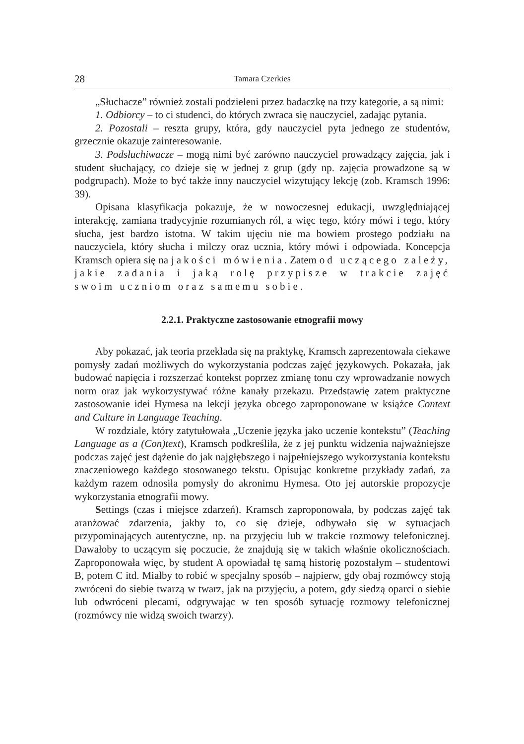28 Tamara Czerkies
„Słuchacze” również zostali podzieleni przez badaczkę na trzy kategorie, a są nimi:
1. Odbiorcy – to ci studenci, do których zwraca się nauczyciel, zadając pytania.
2. Pozostali – reszta grupy, która, gdy nauczyciel pyta jednego ze studentów, grzecznie okazuje zainteresowanie.
3. Podsłuchiwacze – mogą nimi być zarówno nauczyciel prowadzący zajęcia, jak i student słuchający, co dzieje się w jednej z grup (gdy np. zajęcia prowadzone są w podgrupach). Może to być także inny nauczyciel wizytujący lekcję (zob. Kramsch 1996: 39).
Opisana klasyfikacja pokazuje, że w nowoczesnej edukacji, uwzględniającej interakcję, zamiana tradycyjnie rozumianych ról, a więc tego, który mówi i tego, który słucha, jest bardzo istotna. W takim ujęciu nie ma bowiem prostego podziału na nauczyciela, który słucha i milczy oraz ucznia, który mówi i odpowiada. Koncepcja Kramsch opiera się na jakości mówienia. Zatem od uczącego zależy, jakie zadania i jaką rolę przypisze w trakcie zajęć swoim uczniom oraz samemu sobie.
2.2.1. Praktyczne zastosowanie etnografii mowy
Aby pokazać, jak teoria przekłada się na praktykę, Kramsch zaprezentowała ciekawe pomysły zadań możliwych do wykorzystania podczas zajęć językowych. Pokazała, jak budować napięcia i rozszerzać kontekst poprzez zmianę tonu czy wprowadzanie nowych norm oraz jak wykorzystywać różne kanały przekazu. Przedstawię zatem praktyczne zastosowanie idei Hymesa na lekcji języka obcego zaproponowane w książce Context and Culture in Language Teaching.
W rozdziale, który zatytułowała „Uczenie języka jako uczenie kontekstu” (Teaching Language as a (Con)text), Kramsch podkreśliła, że z jej punktu widzenia najważniejsze podczas zajęć jest dążenie do jak najgłębszego i najpełniejszego wykorzystania kontekstu znaczeniowego każdego stosowanego tekstu. Opisując konkretne przykłady zadań, za każdym razem odnosiła pomysły do akronimu Hymesa. Oto jej autorskie propozycje wykorzystania etnografii mowy.
Settings (czas i miejsce zdarzeń). Kramsch zaproponowała, by podczas zajęć tak aranżować zdarzenia, jakby to, co się dzieje, odbywało się w sytuacjach przypominających autentyczne, np. na przyjęciu lub w trakcie rozmowy telefonicznej. Dawałoby to uczącym się poczucie, że znajdują się w takich właśnie okolicznościach. Zaproponowała więc, by student A opowiadał tę samą historię pozostałym – studentowi B, potem C itd. Miałby to robić w specjalny sposób – najpierw, gdy obaj rozmówcy stoją zwróceni do siebie twarzą w twarz, jak na przyjęciu, a potem, gdy siedzą oparci o siebie lub odwróceni plecami, odgrywając w ten sposób sytuację rozmowy telefonicznej (rozmówcy nie widzą swoich twarzy).